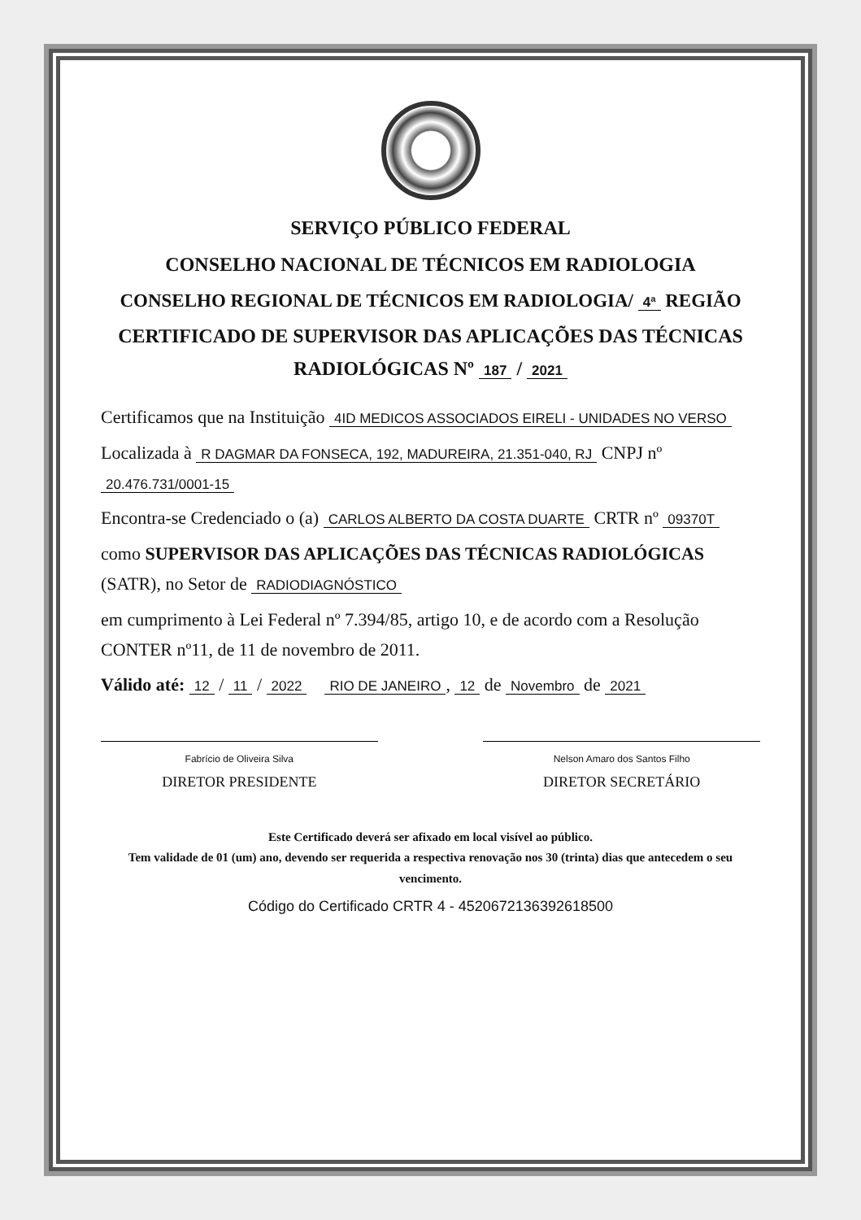SERVIÇO PÚBLICO FEDERAL
CONSELHO NACIONAL DE TÉCNICOS EM RADIOLOGIA
CONSELHO REGIONAL DE TÉCNICOS EM RADIOLOGIA/ 4ª REGIÃO
CERTIFICADO DE SUPERVISOR DAS APLICAÇÕES DAS TÉCNICAS RADIOLÓGICAS Nº 187 / 2021
Certificamos que na Instituição 4ID MEDICOS ASSOCIADOS EIRELI - UNIDADES NO VERSO
Localizada à R DAGMAR DA FONSECA, 192, MADUREIRA, 21.351-040, RJ CNPJ nº 20.476.731/0001-15
Encontra-se Credenciado o (a) CARLOS ALBERTO DA COSTA DUARTE CRTR nº 09370T
como SUPERVISOR DAS APLICAÇÕES DAS TÉCNICAS RADIOLÓGICAS (SATR), no Setor de RADIODIAGNÓSTICO
em cumprimento à Lei Federal nº 7.394/85, artigo 10, e de acordo com a Resolução CONTER nº11, de 11 de novembro de 2011.
Válido até: 12 / 11 / 2022 RIO DE JANEIRO, 12 de Novembro de 2021
Fabrício de Oliveira Silva
DIRETOR PRESIDENTE
Nelson Amaro dos Santos Filho
DIRETOR SECRETÁRIO
Este Certificado deverá ser afixado em local visível ao público.
Tem validade de 01 (um) ano, devendo ser requerida a respectiva renovação nos 30 (trinta) dias que antecedem o seu vencimento.
Código do Certificado CRTR 4 - 452067213639261850​0